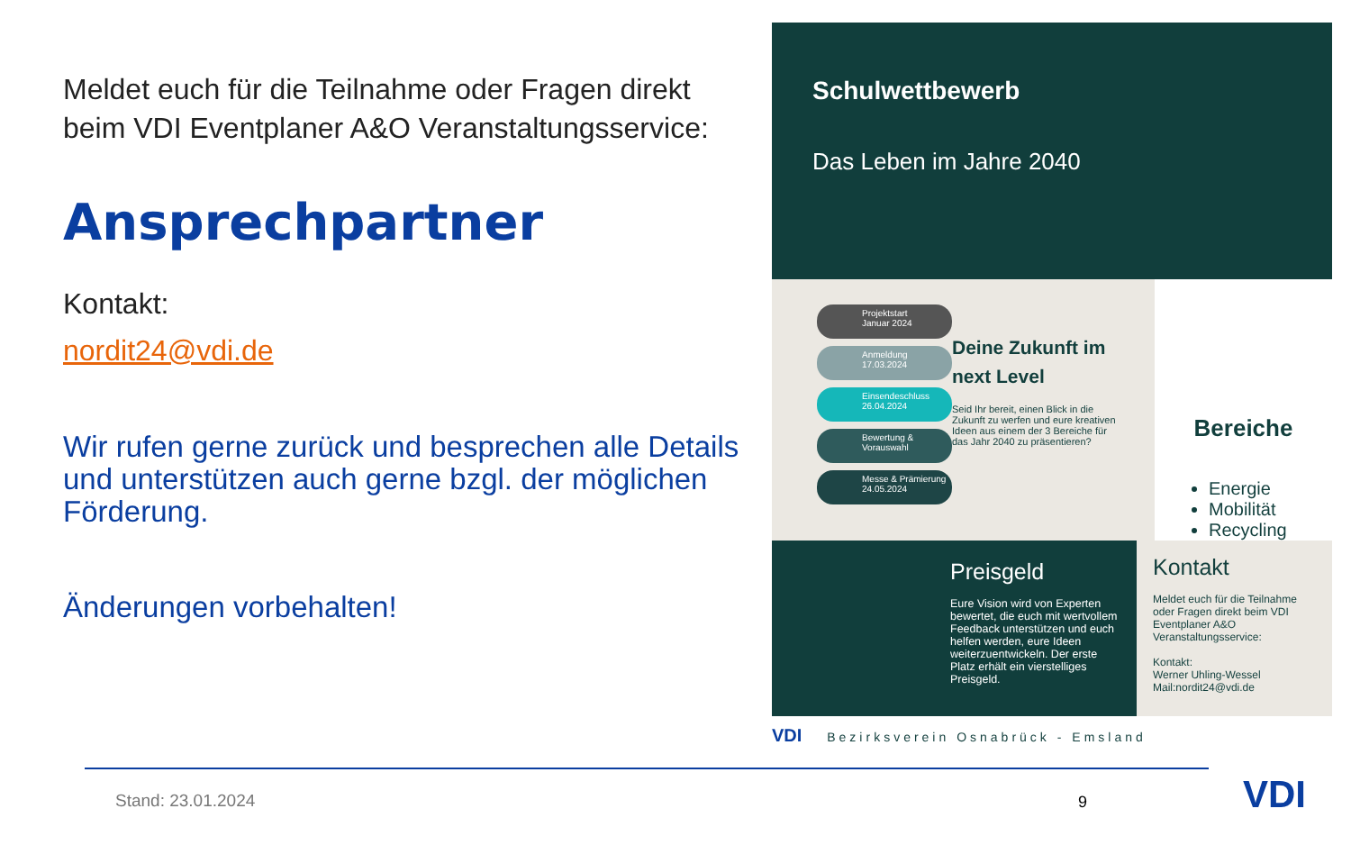Meldet euch für die Teilnahme oder Fragen direkt beim VDI Eventplaner A&O Veranstaltungsservice:
Ansprechpartner
Kontakt:
nordit24@vdi.de
Wir rufen gerne zurück und besprechen alle Details und unterstützen auch gerne bzgl. der möglichen Förderung.
Änderungen vorbehalten!
Schulwettbewerb
Das Leben im Jahre 2040
Projektstart
Januar 2024
Anmeldung
17.03.2024
Einsendeschluss
26.04.2024
Bewertung &
Vorauswahl
Messe & Prämierung
24.05.2024
Deine Zukunft im next Level
Seid Ihr bereit, einen Blick in die Zukunft zu werfen und eure kreativen Ideen aus einem der 3 Bereiche für das Jahr 2040 zu präsentieren?
Bereiche
Energie
Mobilität
Recycling
Preisgeld
Eure Vision wird von Experten bewertet, die euch mit wertvollem Feedback unterstützen und euch helfen werden, eure Ideen weiterzuentwickeln. Der erste Platz erhält ein vierstelliges Preisgeld.
Kontakt
Meldet euch für die Teilnahme oder Fragen direkt beim VDI Eventplaner A&O Veranstaltungsservice:
Kontakt:
Werner Uhling-Wessel
Mail:nordit24@vdi.de
VDI Bezirksverein Osnabrück - Emsland
Stand: 23.01.2024 9 VDI